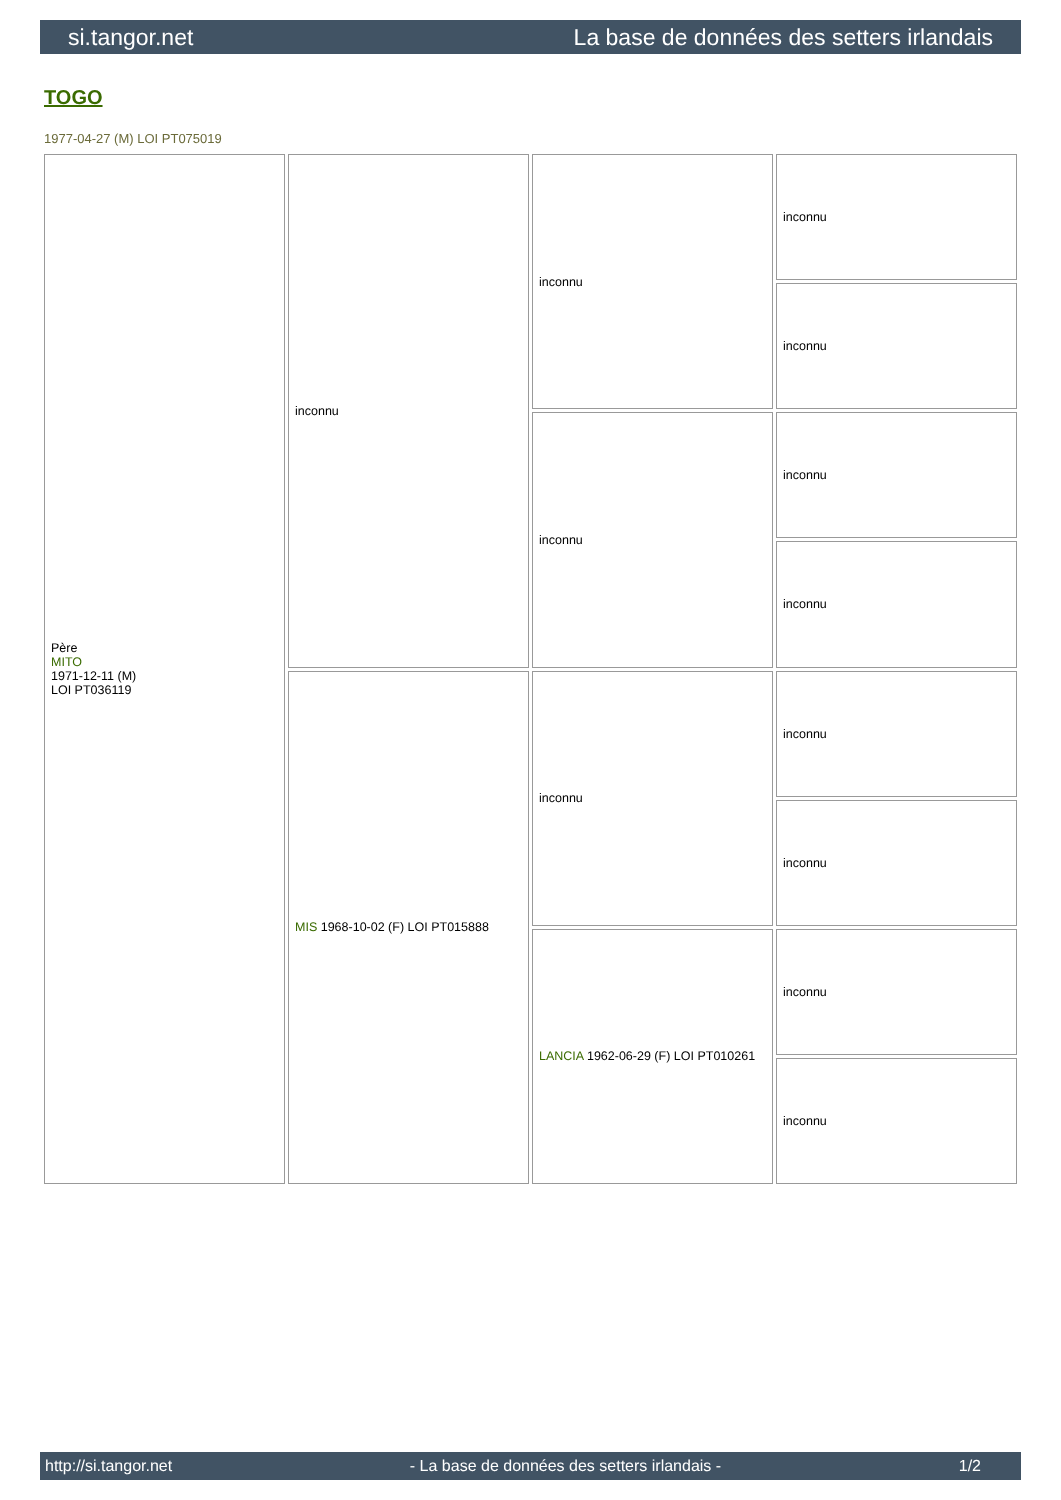si.tangor.net La base de données des setters irlandais
TOGO
1977-04-27 (M) LOI PT075019
| Père MITO 1971-12-11 (M) LOI PT036119 | inconnu | inconnu | inconnu |
| | | | inconnu |
| | | inconnu | inconnu |
| | | | inconnu |
| | MIS 1968-10-02 (F) LOI PT015888 | inconnu | inconnu |
| | | | inconnu |
| | | LANCIA 1962-06-29 (F) LOI PT010261 | inconnu |
| | | | inconnu |
http://si.tangor.net - La base de données des setters irlandais - 1/2